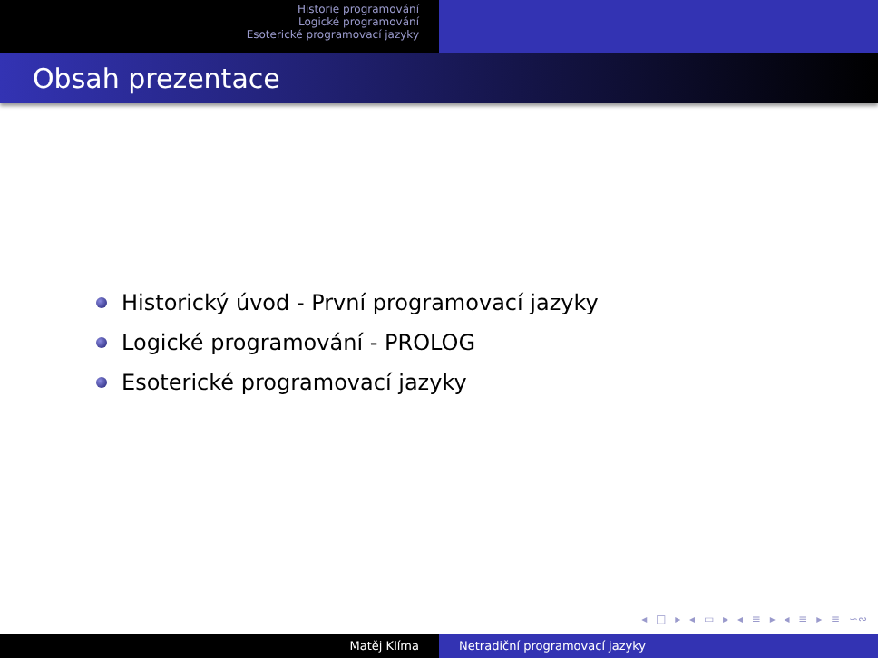Historie programování
Logické programování
Esoterické programovací jazyky
Obsah prezentace
Historický úvod - První programovací jazyky
Logické programování - PROLOG
Esoterické programovací jazyky
◂ □ ▸ ◂ ▭ ▸ ◂ ≡ ▸ ◂ ≡ ▸ ≡ ∽∾
Matěj Klíma Netradiční programovací jazyky